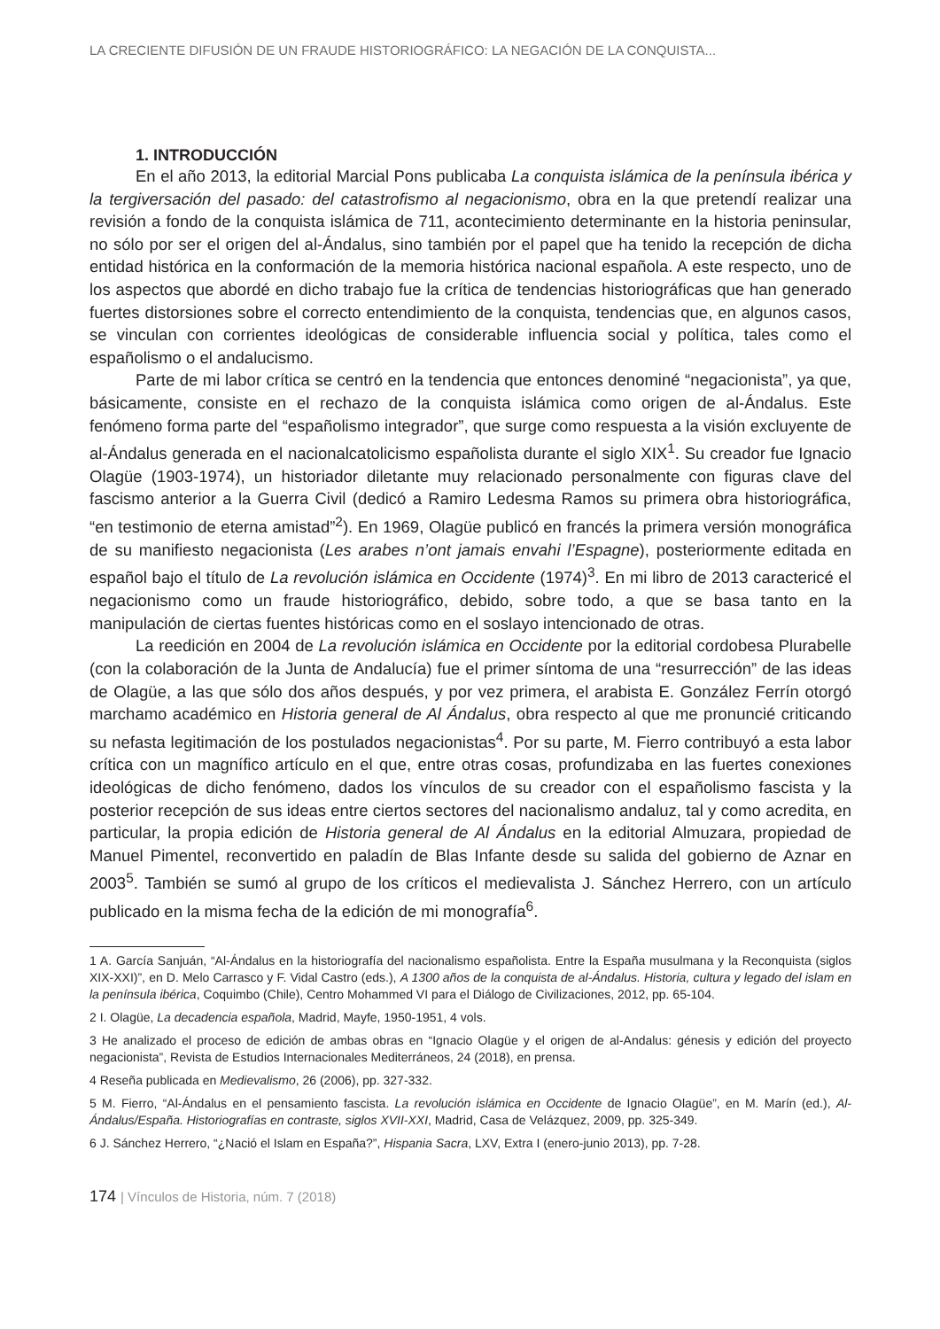LA CRECIENTE DIFUSIÓN DE UN FRAUDE HISTORIOGRÁFICO: LA NEGACIÓN DE LA CONQUISTA...
1. INTRODUCCIÓN
En el año 2013, la editorial Marcial Pons publicaba La conquista islámica de la península ibérica y la tergiversación del pasado: del catastrofismo al negacionismo, obra en la que pretendí realizar una revisión a fondo de la conquista islámica de 711, acontecimiento determinante en la historia peninsular, no sólo por ser el origen del al-Ándalus, sino también por el papel que ha tenido la recepción de dicha entidad histórica en la conformación de la memoria histórica nacional española. A este respecto, uno de los aspectos que abordé en dicho trabajo fue la crítica de tendencias historiográficas que han generado fuertes distorsiones sobre el correcto entendimiento de la conquista, tendencias que, en algunos casos, se vinculan con corrientes ideológicas de considerable influencia social y política, tales como el españolismo o el andalucismo.
Parte de mi labor crítica se centró en la tendencia que entonces denominé “negacionista”, ya que, básicamente, consiste en el rechazo de la conquista islámica como origen de al-Ándalus. Este fenómeno forma parte del “españolismo integrador”, que surge como respuesta a la visión excluyente de al-Ándalus generada en el nacionalcatolicismo españolista durante el siglo XIX<sup>1</sup>. Su creador fue Ignacio Olagüe (1903-1974), un historiador diletante muy relacionado personalmente con figuras clave del fascismo anterior a la Guerra Civil (dedicó a Ramiro Ledesma Ramos su primera obra historiográfica, “en testimonio de eterna amistad”<sup>2</sup>). En 1969, Olagüe publicó en francés la primera versión monográfica de su manifiesto negacionista (Les arabes n’ont jamais envahi l’Espagne), posteriormente editada en español bajo el título de La revolución islámica en Occidente (1974)<sup>3</sup>. En mi libro de 2013 caractericé el negacionismo como un fraude historiográfico, debido, sobre todo, a que se basa tanto en la manipulación de ciertas fuentes históricas como en el soslayo intencionado de otras.
La reedición en 2004 de La revolución islámica en Occidente por la editorial cordobesa Plurabelle (con la colaboración de la Junta de Andalucía) fue el primer síntoma de una “resurrección” de las ideas de Olagüe, a las que sólo dos años después, y por vez primera, el arabista E. González Ferrín otorgó marchamo académico en Historia general de Al Ándalus, obra respecto al que me pronuncié criticando su nefasta legitimación de los postulados negacionistas<sup>4</sup>. Por su parte, M. Fierro contribuyó a esta labor crítica con un magnífico artículo en el que, entre otras cosas, profundizaba en las fuertes conexiones ideológicas de dicho fenómeno, dados los vínculos de su creador con el españolismo fascista y la posterior recepción de sus ideas entre ciertos sectores del nacionalismo andaluz, tal y como acredita, en particular, la propia edición de Historia general de Al Ándalus en la editorial Almuzara, propiedad de Manuel Pimentel, reconvertido en paladín de Blas Infante desde su salida del gobierno de Aznar en 2003<sup>5</sup>. También se sumó al grupo de los críticos el medievalista J. Sánchez Herrero, con un artículo publicado en la misma fecha de la edición de mi monografía<sup>6</sup>.
1 A. García Sanjuán, “Al-Ándalus en la historiografía del nacionalismo españolista. Entre la España musulmana y la Reconquista (siglos XIX-XXI)”, en D. Melo Carrasco y F. Vidal Castro (eds.), A 1300 años de la conquista de al-Ándalus. Historia, cultura y legado del islam en la península ibérica, Coquimbo (Chile), Centro Mohammed VI para el Diálogo de Civilizaciones, 2012, pp. 65-104.
2 I. Olagüe, La decadencia española, Madrid, Mayfe, 1950-1951, 4 vols.
3 He analizado el proceso de edición de ambas obras en “Ignacio Olagüe y el origen de al-Andalus: génesis y edición del proyecto negacionista”, Revista de Estudios Internacionales Mediterráneos, 24 (2018), en prensa.
4 Reseña publicada en Medievalismo, 26 (2006), pp. 327-332.
5 M. Fierro, “Al-Ándalus en el pensamiento fascista. La revolución islámica en Occidente de Ignacio Olagüe”, en M. Marín (ed.), Al-Ándalus/España. Historiografías en contraste, siglos XVII-XXI, Madrid, Casa de Velázquez, 2009, pp. 325-349.
6 J. Sánchez Herrero, “¿Nació el Islam en España?”, Hispania Sacra, LXV, Extra I (enero-junio 2013), pp. 7-28.
174 | Vínculos de Historia, núm. 7 (2018)